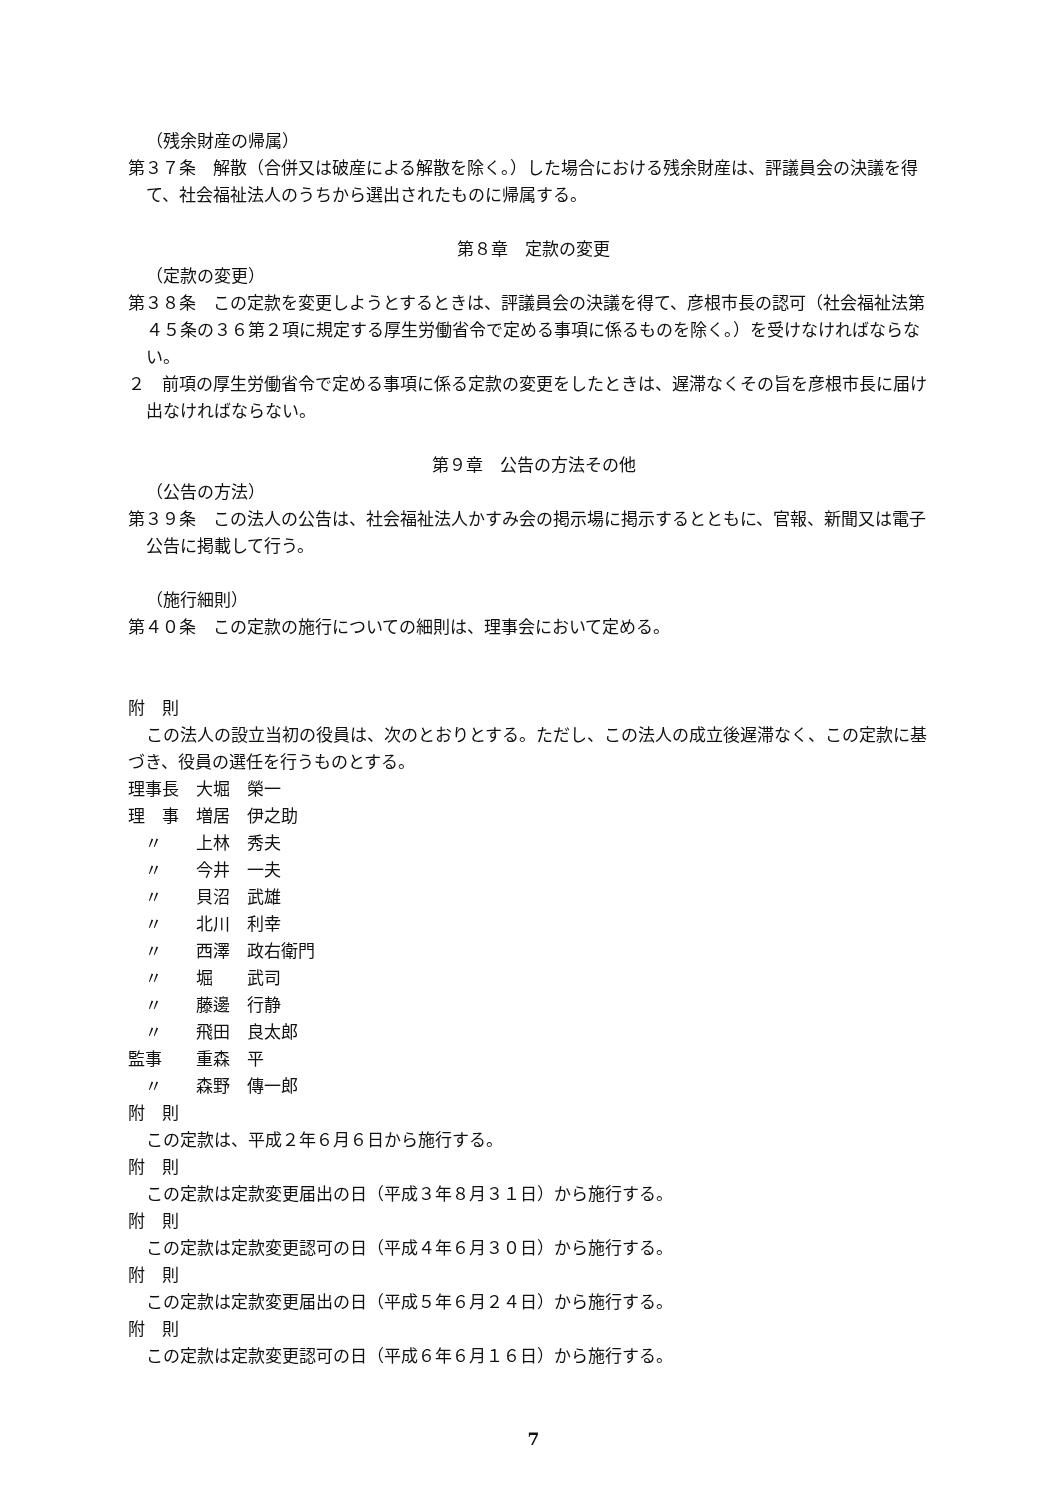（残余財産の帰属）
第３７条　解散（合併又は破産による解散を除く。）した場合における残余財産は、評議員会の決議を得て、社会福祉法人のうちから選出されたものに帰属する。
第８章　定款の変更
（定款の変更）
第３８条　この定款を変更しようとするときは、評議員会の決議を得て、彦根市長の認可（社会福祉法第４５条の３６第２項に規定する厚生労働省令で定める事項に係るものを除く。）を受けなければならない。
２　前項の厚生労働省令で定める事項に係る定款の変更をしたときは、遅滞なくその旨を彦根市長に届け出なければならない。
第９章　公告の方法その他
（公告の方法）
第３９条　この法人の公告は、社会福祉法人かすみ会の掲示場に掲示するとともに、官報、新聞又は電子公告に掲載して行う。
（施行細則）
第４０条　この定款の施行についての細則は、理事会において定める。
附　則
この法人の設立当初の役員は、次のとおりとする。ただし、この法人の成立後遅滞なく、この定款に基づき、役員の選任を行うものとする。
理事長　大堀　榮一
理　事　増居　伊之助
　〃　　上林　秀夫
　〃　　今井　一夫
　〃　　貝沼　武雄
　〃　　北川　利幸
　〃　　西澤　政右衛門
　〃　　堀　　武司
　〃　　藤邊　行静
　〃　　飛田　良太郎
監事　　重森　平
　〃　　森野　傳一郎
附　則
この定款は、平成２年６月６日から施行する。
附　則
この定款は定款変更届出の日（平成３年８月３１日）から施行する。
附　則
この定款は定款変更認可の日（平成４年６月３０日）から施行する。
附　則
この定款は定款変更届出の日（平成５年６月２４日）から施行する。
附　則
この定款は定款変更認可の日（平成６年６月１６日）から施行する。
7